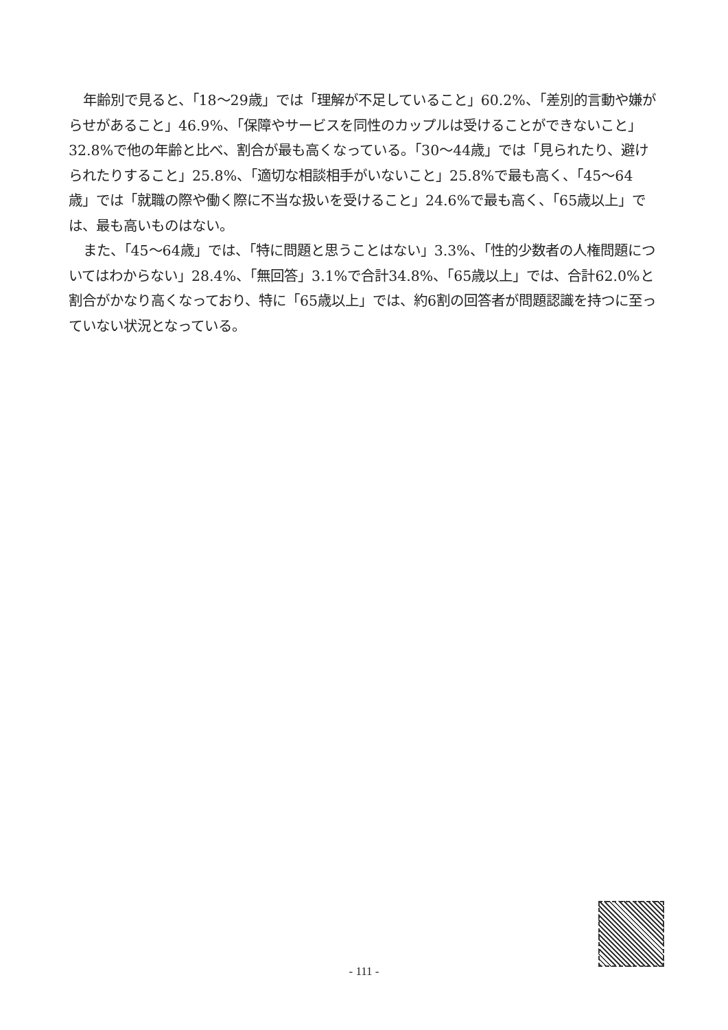年齢別で見ると、「18～29歳」では「理解が不足していること」60.2%、「差別的言動や嫌がらせがあること」46.9%、「保障やサービスを同性のカップルは受けることができないこと」32.8%で他の年齢と比べ、割合が最も高くなっている。「30～44歳」では「見られたり、避けられたりすること」25.8%、「適切な相談相手がいないこと」25.8%で最も高く、「45～64歳」では「就職の際や働く際に不当な扱いを受けること」24.6%で最も高く、「65歳以上」では、最も高いものはない。
また、「45～64歳」では、「特に問題と思うことはない」3.3%、「性的少数者の人権問題についてはわからない」28.4%、「無回答」3.1%で合計34.8%、「65歳以上」では、合計62.0%と割合がかなり高くなっており、特に「65歳以上」では、約6割の回答者が問題認識を持つに至っていない状況となっている。
- 111 -